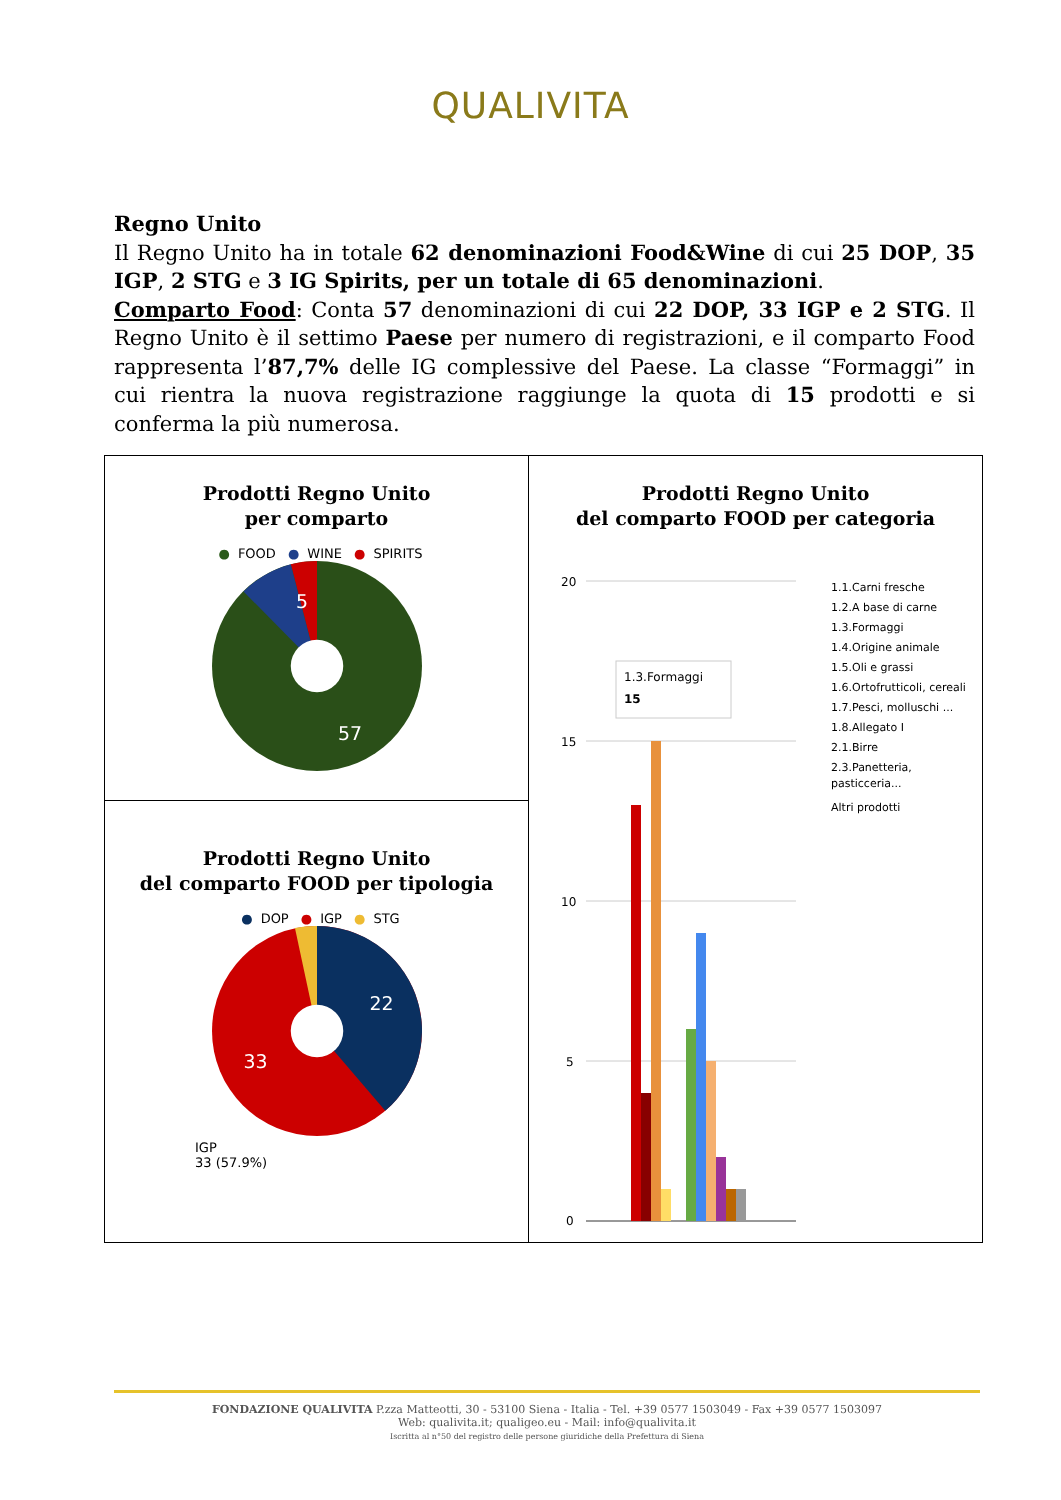QUALIVITA
Regno Unito
Il Regno Unito ha in totale 62 denominazioni Food&Wine di cui 25 DOP, 35 IGP, 2 STG e 3 IG Spirits, per un totale di 65 denominazioni.
Comparto Food: Conta 57 denominazioni di cui 22 DOP, 33 IGP e 2 STG. Il Regno Unito è il settimo Paese per numero di registrazioni, e il comparto Food rappresenta l’87,7% delle IG complessive del Paese. La classe “Formaggi” in cui rientra la nuova registrazione raggiunge la quota di 15 prodotti e si conferma la più numerosa.
Prodotti Regno Unito
per comparto
● FOOD ● WINE ● SPIRITS
5
57
Prodotti Regno Unito
del comparto FOOD per categoria
20
15
10
5
0
1.3.Formaggi
15
1.1.Carni fresche
1.2.A base di carne
1.3.Formaggi
1.4.Origine animale
1.5.Oli e grassi
1.6.Ortofrutticoli, cereali
1.7.Pesci, molluschi ...
1.8.Allegato I
2.1.Birre
2.3.Panetteria,
pasticceria...
Altri prodotti
Prodotti Regno Unito
del comparto FOOD per tipologia
● DOP ● IGP ● STG
22
33
IGP
33 (57.9%)
FONDAZIONE QUALIVITA P.zza Matteotti, 30 - 53100 Siena - Italia - Tel. +39 0577 1503049 - Fax +39 0577 1503097
Web: qualivita.it; qualigeo.eu - Mail: info@qualivita.it
Iscritta al n°50 del registro delle persone giuridiche della Prefettura di Siena